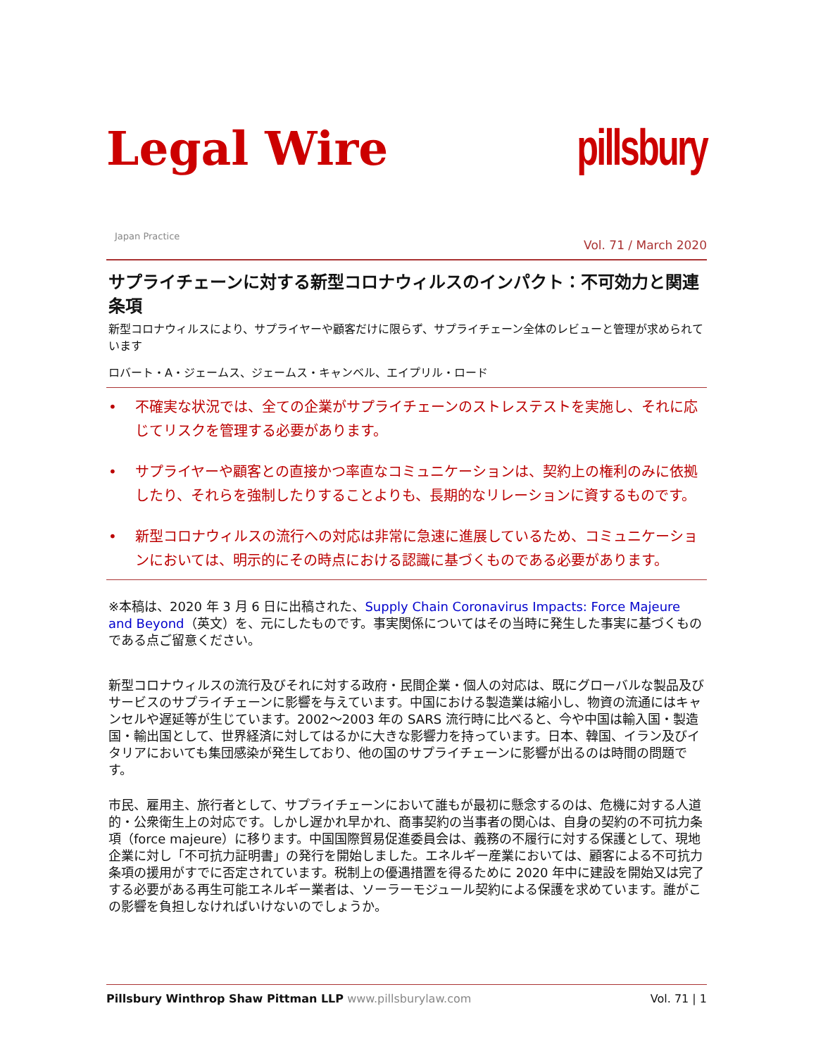Legal Wire
pillsbury
Japan Practice
Vol. 71 / March 2020
サプライチェーンに対する新型コロナウィルスのインパクト：不可効力と関連条項
新型コロナウィルスにより、サプライヤーや顧客だけに限らず、サプライチェーン全体のレビューと管理が求められています
ロバート・A・ジェームス、ジェームス・キャンベル、エイプリル・ロード
• 不確実な状況では、全ての企業がサプライチェーンのストレステストを実施し、それに応じてリスクを管理する必要があります。
• サプライヤーや顧客との直接かつ率直なコミュニケーションは、契約上の権利のみに依拠したり、それらを強制したりすることよりも、長期的なリレーションに資するものです。
• 新型コロナウィルスの流行への対応は非常に急速に進展しているため、コミュニケーションにおいては、明示的にその時点における認識に基づくものである必要があります。
※本稿は、2020 年 3 月 6 日に出稿された、Supply Chain Coronavirus Impacts: Force Majeure and Beyond（英文）を、元にしたものです。事実関係についてはその当時に発生した事実に基づくものである点ご留意ください。
新型コロナウィルスの流行及びそれに対する政府・民間企業・個人の対応は、既にグローバルな製品及びサービスのサプライチェーンに影響を与えています。中国における製造業は縮小し、物資の流通にはキャンセルや遅延等が生じています。2002～2003 年の SARS 流行時に比べると、今や中国は輸入国・製造国・輸出国として、世界経済に対してはるかに大きな影響力を持っています。日本、韓国、イラン及びイタリアにおいても集団感染が発生しており、他の国のサプライチェーンに影響が出るのは時間の問題です。
市民、雇用主、旅行者として、サプライチェーンにおいて誰もが最初に懸念するのは、危機に対する人道的・公衆衛生上の対応です。しかし遅かれ早かれ、商事契約の当事者の関心は、自身の契約の不可抗力条項（force majeure）に移ります。中国国際貿易促進委員会は、義務の不履行に対する保護として、現地企業に対し「不可抗力証明書」の発行を開始しました。エネルギー産業においては、顧客による不可抗力条項の援用がすでに否定されています。税制上の優遇措置を得るために 2020 年中に建設を開始又は完了する必要がある再生可能エネルギー業者は、ソーラーモジュール契約による保護を求めています。誰がこの影響を負担しなければいけないのでしょうか。
Pillsbury Winthrop Shaw Pittman LLP www.pillsburylaw.com
Vol. 71 | 1